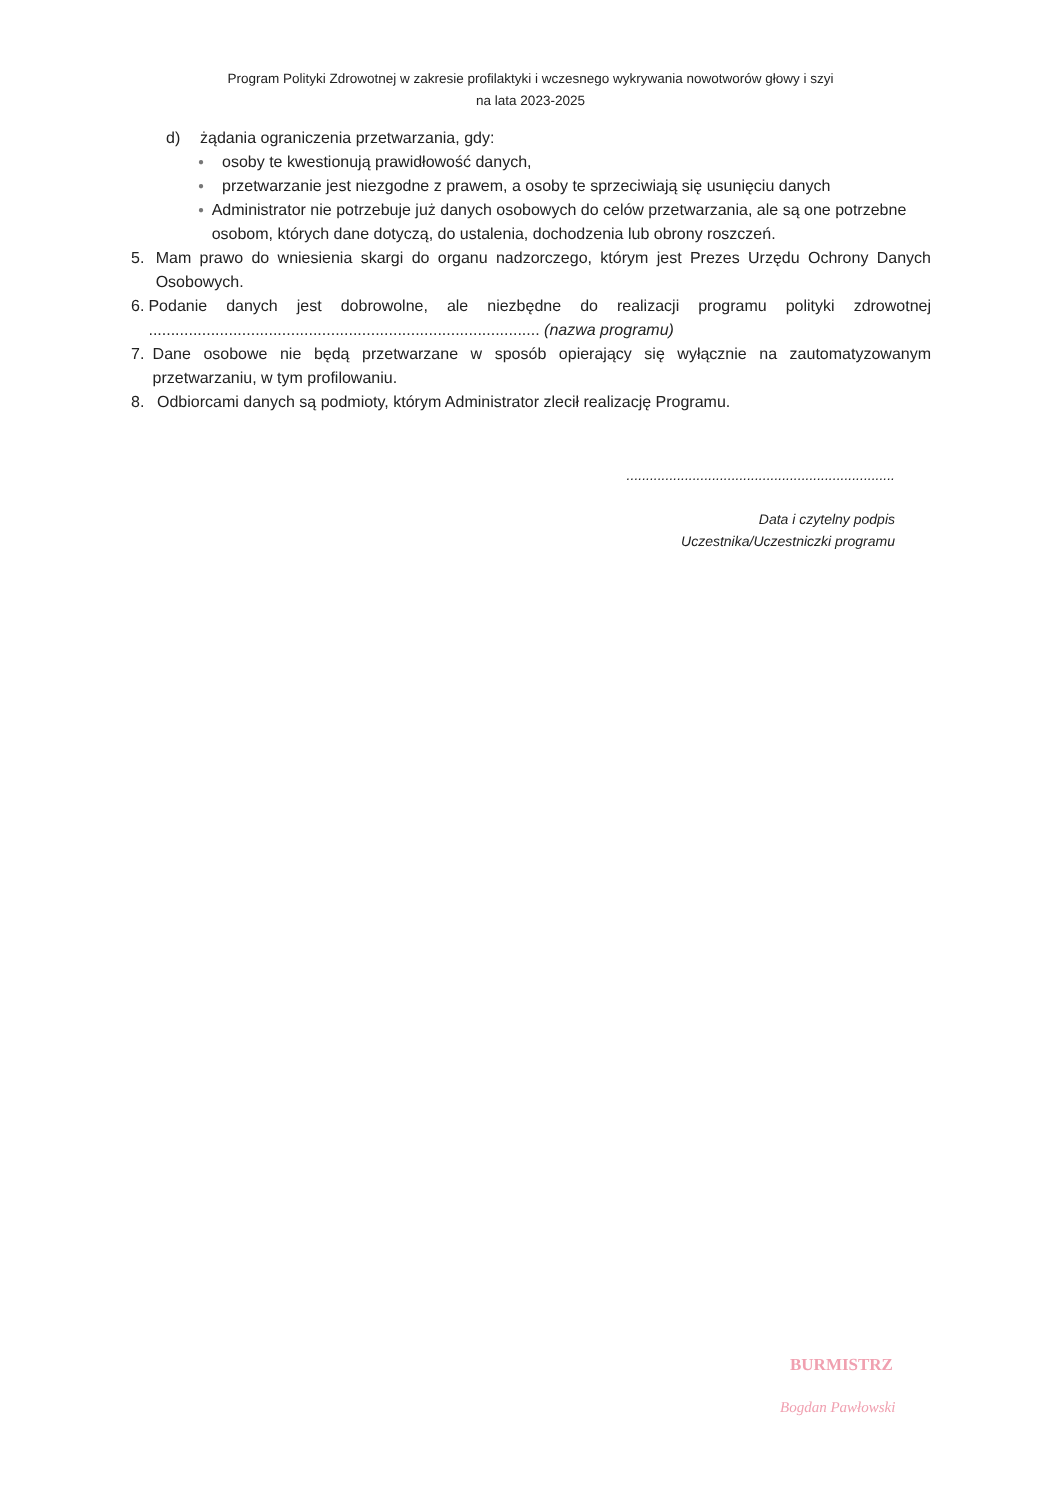Program Polityki Zdrowotnej w zakresie profilaktyki i wczesnego wykrywania nowotworów głowy i szyi
na lata 2023-2025
d) żądania ograniczenia przetwarzania, gdy:
● osoby te kwestionują prawidłowość danych,
● przetwarzanie jest niezgodne z prawem, a osoby te sprzeciwiają się usunięciu danych
● Administrator nie potrzebuje już danych osobowych do celów przetwarzania, ale są one potrzebne osobom, których dane dotyczą, do ustalenia, dochodzenia lub obrony roszczeń.
5. Mam prawo do wniesienia skargi do organu nadzorczego, którym jest Prezes Urzędu Ochrony Danych Osobowych.
6. Podanie danych jest dobrowolne, ale niezbędne do realizacji programu polityki zdrowotnej ........................................................................................ (nazwa programu)
7. Dane osobowe nie będą przetwarzane w sposób opierający się wyłącznie na zautomatyzowanym przetwarzaniu, w tym profilowaniu.
8. Odbiorcami danych są podmioty, którym Administrator zlecił realizację Programu.
.....................................................................
Data i czytelny podpis
Uczestnika/Uczestniczki programu
BURMISTRZ
Bogdan Pawłowski